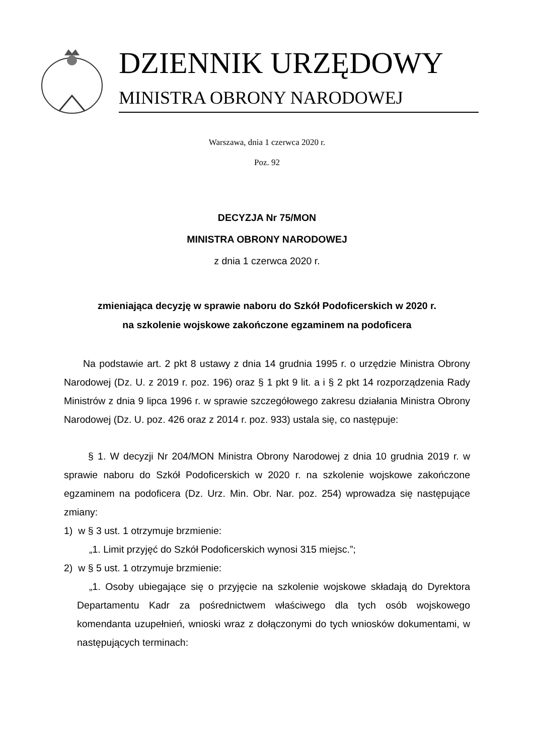DZIENNIK URZĘDOWY
MINISTRA OBRONY NARODOWEJ
Warszawa, dnia 1 czerwca 2020 r.
Poz. 92
DECYZJA Nr 75/MON
MINISTRA OBRONY NARODOWEJ
z dnia 1 czerwca 2020 r.
zmieniająca decyzję w sprawie naboru do Szkół Podoficerskich w 2020 r.
na szkolenie wojskowe zakończone egzaminem na podoficera
Na podstawie art. 2 pkt 8 ustawy z dnia 14 grudnia 1995 r. o urzędzie Ministra Obrony Narodowej (Dz. U. z 2019 r. poz. 196) oraz § 1 pkt 9 lit. a i § 2 pkt 14 rozporządzenia Rady Ministrów z dnia 9 lipca 1996 r. w sprawie szczegółowego zakresu działania Ministra Obrony Narodowej (Dz. U. poz. 426 oraz z 2014 r. poz. 933) ustala się, co następuje:
§ 1. W decyzji Nr 204/MON Ministra Obrony Narodowej z dnia 10 grudnia 2019 r. w sprawie naboru do Szkół Podoficerskich w 2020 r. na szkolenie wojskowe zakończone egzaminem na podoficera (Dz. Urz. Min. Obr. Nar. poz. 254) wprowadza się następujące zmiany:
1) w § 3 ust. 1 otrzymuje brzmienie:
„1. Limit przyjęć do Szkół Podoficerskich wynosi 315 miejsc.”;
2) w § 5 ust. 1 otrzymuje brzmienie:
„1. Osoby ubiegające się o przyjęcie na szkolenie wojskowe składają do Dyrektora Departamentu Kadr za pośrednictwem właściwego dla tych osób wojskowego komendanta uzupełnień, wnioski wraz z dołączonymi do tych wniosków dokumentami, w następujących terminach: